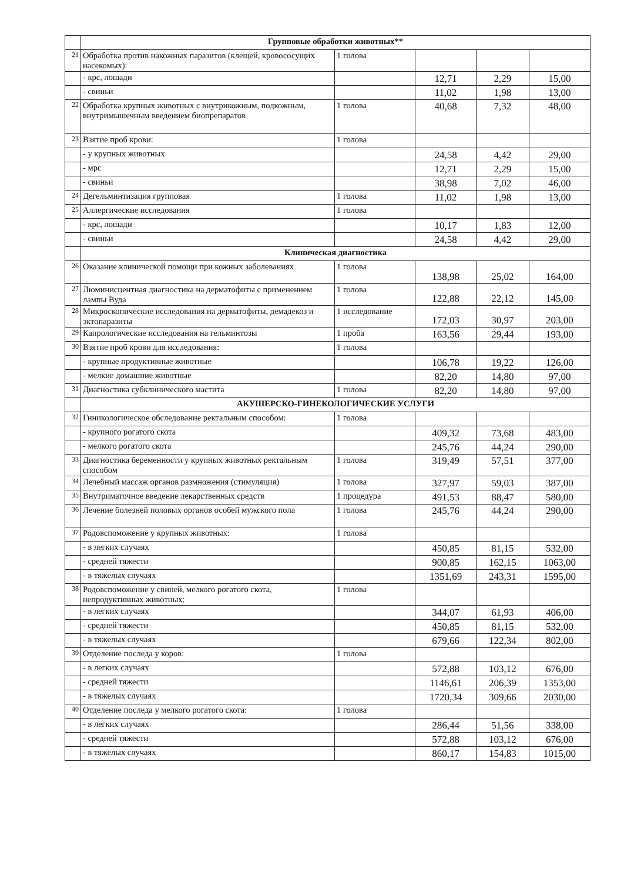| | Групповые обработки животных** | | | | |
| 21 | Обработка против накожных паразитов (клещей, кровососущих насекомых): | 1 голова | | | |
| | - крс, лошади | | 12,71 | 2,29 | 15,00 |
| | - свиньи | | 11,02 | 1,98 | 13,00 |
| 22 | Обработка крупных животных с внутрикожным, подкожным, внутримышечным введением биопрепаратов | 1 голова | 40,68 | 7,32 | 48,00 |
| 23 | Взятие проб крови: | 1 голова | | | |
| | - у крупных животных | | 24,58 | 4,42 | 29,00 |
| | - мрс | | 12,71 | 2,29 | 15,00 |
| | - свиньи | | 38,98 | 7,02 | 46,00 |
| 24 | Дегельминтизация групповая | 1 голова | 11,02 | 1,98 | 13,00 |
| 25 | Аллергические исследования | 1 голова | | | |
| | - крс, лошади | | 10,17 | 1,83 | 12,00 |
| | - свиньи | | 24,58 | 4,42 | 29,00 |
| | Клиническая диагностика | | | | |
| 26 | Оказание клинической помощи при кожных заболеваниях | 1 голова | 138,98 | 25,02 | 164,00 |
| 27 | Люминисцентная диагностика на дерматофиты с применением лампы Вуда | 1 голова | 122,88 | 22,12 | 145,00 |
| 28 | Микроскопические исследования на дерматофиты, демадекоз и эктопаразиты | 1 исследование | 172,03 | 30,97 | 203,00 |
| 29 | Капрологические исследования на гельминтозы | 1 проба | 163,56 | 29,44 | 193,00 |
| 30 | Взятие проб крови для исследования: | 1 голова | | | |
| | - крупные продуктивные животные | | 106,78 | 19,22 | 126,00 |
| | - мелкие домашние животные | | 82,20 | 14,80 | 97,00 |
| 31 | Диагностика субклинического мастита | 1 голова | 82,20 | 14,80 | 97,00 |
| | АКУШЕРСКО-ГИНЕКОЛОГИЧЕСКИЕ УСЛУГИ | | | | |
| 32 | Гиникологическое обследование ректальным способом: | 1 голова | | | |
| | - крупного рогатого скота | | 409,32 | 73,68 | 483,00 |
| | - мелкого рогатого скота | | 245,76 | 44,24 | 290,00 |
| 33 | Диагностика беременности у крупных животных ректальным способом | 1 голова | 319,49 | 57,51 | 377,00 |
| 34 | Лечебный массаж органов размножения (стимуляция) | 1 голова | 327,97 | 59,03 | 387,00 |
| 35 | Внутриматочное введение лекарственных средств | 1 процедура | 491,53 | 88,47 | 580,00 |
| 36 | Лечение болезней половых органов особей мужского пола | 1 голова | 245,76 | 44,24 | 290,00 |
| 37 | Родовспоможение у крупных животных: | 1 голова | | | |
| | - в легких случаях | | 450,85 | 81,15 | 532,00 |
| | - средней тяжести | | 900,85 | 162,15 | 1063,00 |
| | - в тяжелых случаях | | 1351,69 | 243,31 | 1595,00 |
| 38 | Родовспоможение у свиней, мелкого рогатого скота, непродуктивных животных: | 1 голова | | | |
| | - в легких случаях | | 344,07 | 61,93 | 406,00 |
| | - средней тяжести | | 450,85 | 81,15 | 532,00 |
| | - в тяжелых случаях | | 679,66 | 122,34 | 802,00 |
| 39 | Отделение последа у коров: | 1 голова | | | |
| | - в легких случаях | | 572,88 | 103,12 | 676,00 |
| | - средней тяжести | | 1146,61 | 206,39 | 1353,00 |
| | - в тяжелых случаях | | 1720,34 | 309,66 | 2030,00 |
| 40 | Отделение последа у мелкого рогатого скота: | 1 голова | | | |
| | - в легких случаях | | 286,44 | 51,56 | 338,00 |
| | - средней тяжести | | 572,88 | 103,12 | 676,00 |
| | - в тяжелых случаях | | 860,17 | 154,83 | 1015,00 |